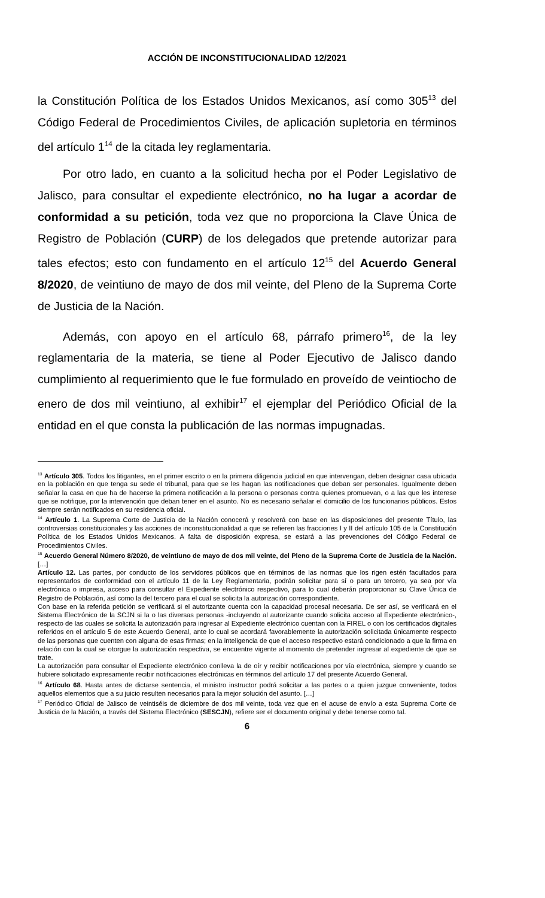ACCIÓN DE INCONSTITUCIONALIDAD 12/2021
la Constitución Política de los Estados Unidos Mexicanos, así como 305<sup>13</sup> del Código Federal de Procedimientos Civiles, de aplicación supletoria en términos del artículo 1<sup>14</sup> de la citada ley reglamentaria.
Por otro lado, en cuanto a la solicitud hecha por el Poder Legislativo de Jalisco, para consultar el expediente electrónico, no ha lugar a acordar de conformidad a su petición, toda vez que no proporciona la Clave Única de Registro de Población (CURP) de los delegados que pretende autorizar para tales efectos; esto con fundamento en el artículo 12<sup>15</sup> del Acuerdo General 8/2020, de veintiuno de mayo de dos mil veinte, del Pleno de la Suprema Corte de Justicia de la Nación.
Además, con apoyo en el artículo 68, párrafo primero<sup>16</sup>, de la ley reglamentaria de la materia, se tiene al Poder Ejecutivo de Jalisco dando cumplimiento al requerimiento que le fue formulado en proveído de veintiocho de enero de dos mil veintiuno, al exhibir<sup>17</sup> el ejemplar del Periódico Oficial de la entidad en el que consta la publicación de las normas impugnadas.
<sup>13</sup> Artículo 305. Todos los litigantes, en el primer escrito o en la primera diligencia judicial en que intervengan, deben designar casa ubicada en la población en que tenga su sede el tribunal, para que se les hagan las notificaciones que deban ser personales. Igualmente deben señalar la casa en que ha de hacerse la primera notificación a la persona o personas contra quienes promuevan, o a las que les interese que se notifique, por la intervención que deban tener en el asunto. No es necesario señalar el domicilio de los funcionarios públicos. Estos siempre serán notificados en su residencia oficial.
<sup>14</sup> Artículo 1. La Suprema Corte de Justicia de la Nación conocerá y resolverá con base en las disposiciones del presente Título, las controversias constitucionales y las acciones de inconstitucionalidad a que se refieren las fracciones I y II del artículo 105 de la Constitución Política de los Estados Unidos Mexicanos. A falta de disposición expresa, se estará a las prevenciones del Código Federal de Procedimientos Civiles.
<sup>15</sup> Acuerdo General Número 8/2020, de veintiuno de mayo de dos mil veinte, del Pleno de la Suprema Corte de Justicia de la Nación. […]
Artículo 12. Las partes, por conducto de los servidores públicos que en términos de las normas que los rigen estén facultados para representarlos de conformidad con el artículo 11 de la Ley Reglamentaria, podrán solicitar para sí o para un tercero, ya sea por vía electrónica o impresa, acceso para consultar el Expediente electrónico respectivo, para lo cual deberán proporcionar su Clave Única de Registro de Población, así como la del tercero para el cual se solicita la autorización correspondiente.
Con base en la referida petición se verificará si el autorizante cuenta con la capacidad procesal necesaria. De ser así, se verificará en el Sistema Electrónico de la SCJN si la o las diversas personas -incluyendo al autorizante cuando solicita acceso al Expediente electrónico-, respecto de las cuales se solicita la autorización para ingresar al Expediente electrónico cuentan con la FIREL o con los certificados digitales referidos en el artículo 5 de este Acuerdo General, ante lo cual se acordará favorablemente la autorización solicitada únicamente respecto de las personas que cuenten con alguna de esas firmas; en la inteligencia de que el acceso respectivo estará condicionado a que la firma en relación con la cual se otorgue la autorización respectiva, se encuentre vigente al momento de pretender ingresar al expediente de que se trate.
La autorización para consultar el Expediente electrónico conlleva la de oír y recibir notificaciones por vía electrónica, siempre y cuando se hubiere solicitado expresamente recibir notificaciones electrónicas en términos del artículo 17 del presente Acuerdo General.
<sup>16</sup> Artículo 68. Hasta antes de dictarse sentencia, el ministro instructor podrá solicitar a las partes o a quien juzgue conveniente, todos aquellos elementos que a su juicio resulten necesarios para la mejor solución del asunto. […]
<sup>17</sup> Periódico Oficial de Jalisco de veintiséis de diciembre de dos mil veinte, toda vez que en el acuse de envío a esta Suprema Corte de Justicia de la Nación, a través del Sistema Electrónico (SESCJN), refiere ser el documento original y debe tenerse como tal.
6